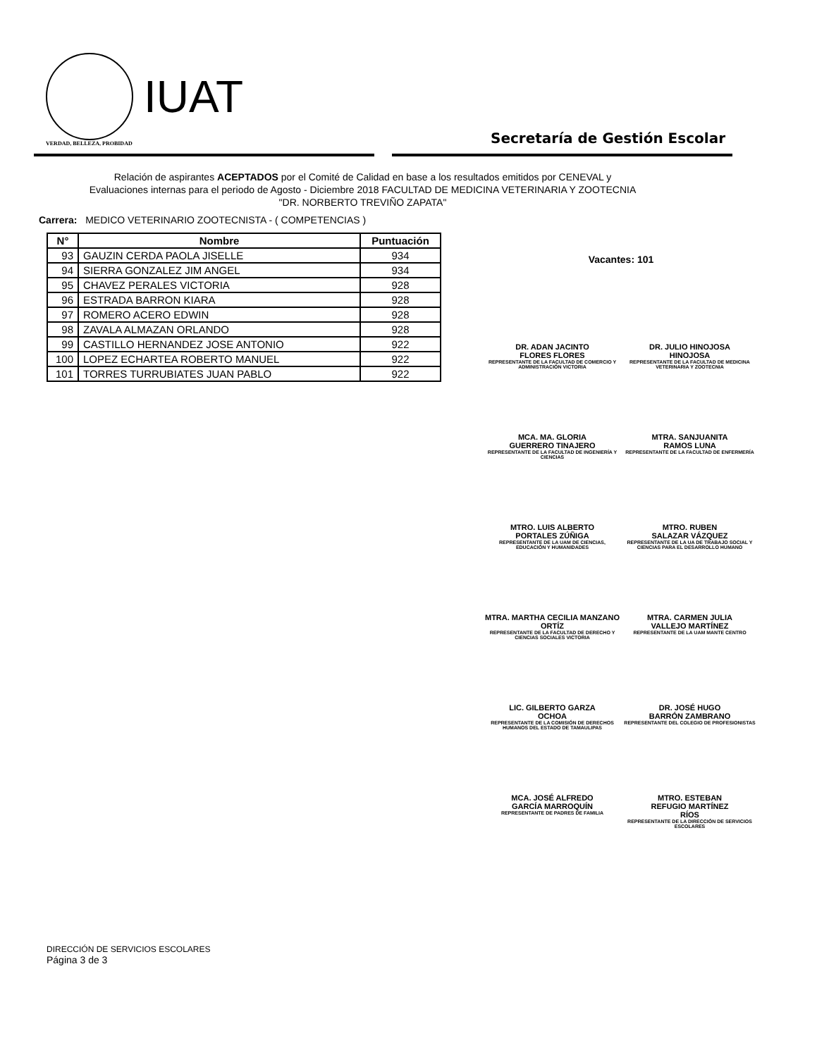IUAT
VERDAD, BELLEZA, PROBIDAD
Secretaría de Gestión Escolar
Relación de aspirantes ACEPTADOS por el Comité de Calidad en base a los resultados emitidos por CENEVAL y Evaluaciones internas para el periodo de Agosto - Diciembre 2018 FACULTAD DE MEDICINA VETERINARIA Y ZOOTECNIA "DR. NORBERTO TREVIÑO ZAPATA"
Carrera: MEDICO VETERINARIO ZOOTECNISTA - ( COMPETENCIAS )
| N° | Nombre | Puntuación |
| --- | --- | --- |
| 93 | GAUZIN CERDA PAOLA JISELLE | 934 |
| 94 | SIERRA GONZALEZ JIM ANGEL | 934 |
| 95 | CHAVEZ PERALES VICTORIA | 928 |
| 96 | ESTRADA BARRON KIARA | 928 |
| 97 | ROMERO ACERO EDWIN | 928 |
| 98 | ZAVALA ALMAZAN ORLANDO | 928 |
| 99 | CASTILLO HERNANDEZ JOSE ANTONIO | 922 |
| 100 | LOPEZ ECHARTEA ROBERTO MANUEL | 922 |
| 101 | TORRES TURRUBIATES JUAN PABLO | 922 |
Vacantes: 101
DR. ADAN JACINTO
FLORES FLORES
REPRESENTANTE DE LA FACULTAD DE COMERCIO Y ADMINISTRACIÓN VICTORIA
DR. JULIO HINOJOSA
HINOJOSA
REPRESENTANTE DE LA FACULTAD DE MEDICINA VETERINARIA Y ZOOTECNIA
MCA. MA. GLORIA
GUERRERO TINAJERO
REPRESENTANTE DE LA FACULTAD DE INGENIERÍA Y CIENCIAS
MTRA. SANJUANITA
RAMOS LUNA
REPRESENTANTE DE LA FACULTAD DE ENFERMERÍA
MTRO. LUIS ALBERTO
PORTALES ZÚÑIGA
REPRESENTANTE DE LA UAM DE CIENCIAS, EDUCACIÓN Y HUMANIDADES
MTRO. RUBEN
SALAZAR VÁZQUEZ
REPRESENTANTE DE LA UA DE TRABAJO SOCIAL Y CIENCIAS PARA EL DESARROLLO HUMANO
MTRA. MARTHA CECILIA MANZANO
ORTÍZ
REPRESENTANTE DE LA FACULTAD DE DERECHO Y CIENCIAS SOCIALES VICTORIA
MTRA. CARMEN JULIA
VALLEJO MARTÍNEZ
REPRESENTANTE DE LA UAM MANTE CENTRO
LIC. GILBERTO GARZA
OCHOA
REPRESENTANTE DE LA COMISIÓN DE DERECHOS HUMANOS DEL ESTADO DE TAMAULIPAS
DR. JOSÉ HUGO
BARRÓN ZAMBRANO
REPRESENTANTE DEL COLEGIO DE PROFESIONISTAS
MCA. JOSÉ ALFREDO
GARCÍA MARROQUÍN
REPRESENTANTE DE PADRES DE FAMILIA
MTRO. ESTEBAN
REFUGIO MARTÍNEZ
RÍOS
REPRESENTANTE DE LA DIRECCIÓN DE SERVICIOS ESCOLARES
DIRECCIÓN DE SERVICIOS ESCOLARES
Página 3 de 3